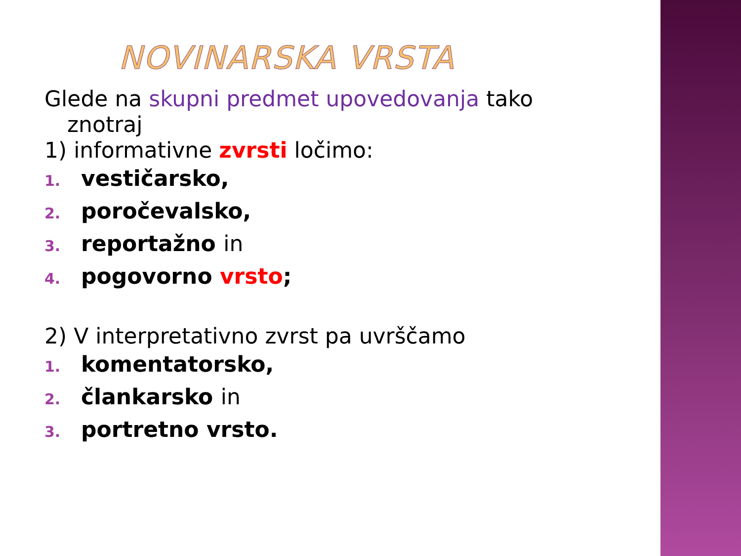NOVINARSKA VRSTA
Glede na skupni predmet upovedovanja tako
znotraj
1) informativne zvrsti ločimo:
1. vestičarsko,
2. poročevalsko,
3. reportažno in
4. pogovorno vrsto;
2) V interpretativno zvrst pa uvrščamo
1. komentatorsko,
2. člankarsko in
3. portretno vrsto.